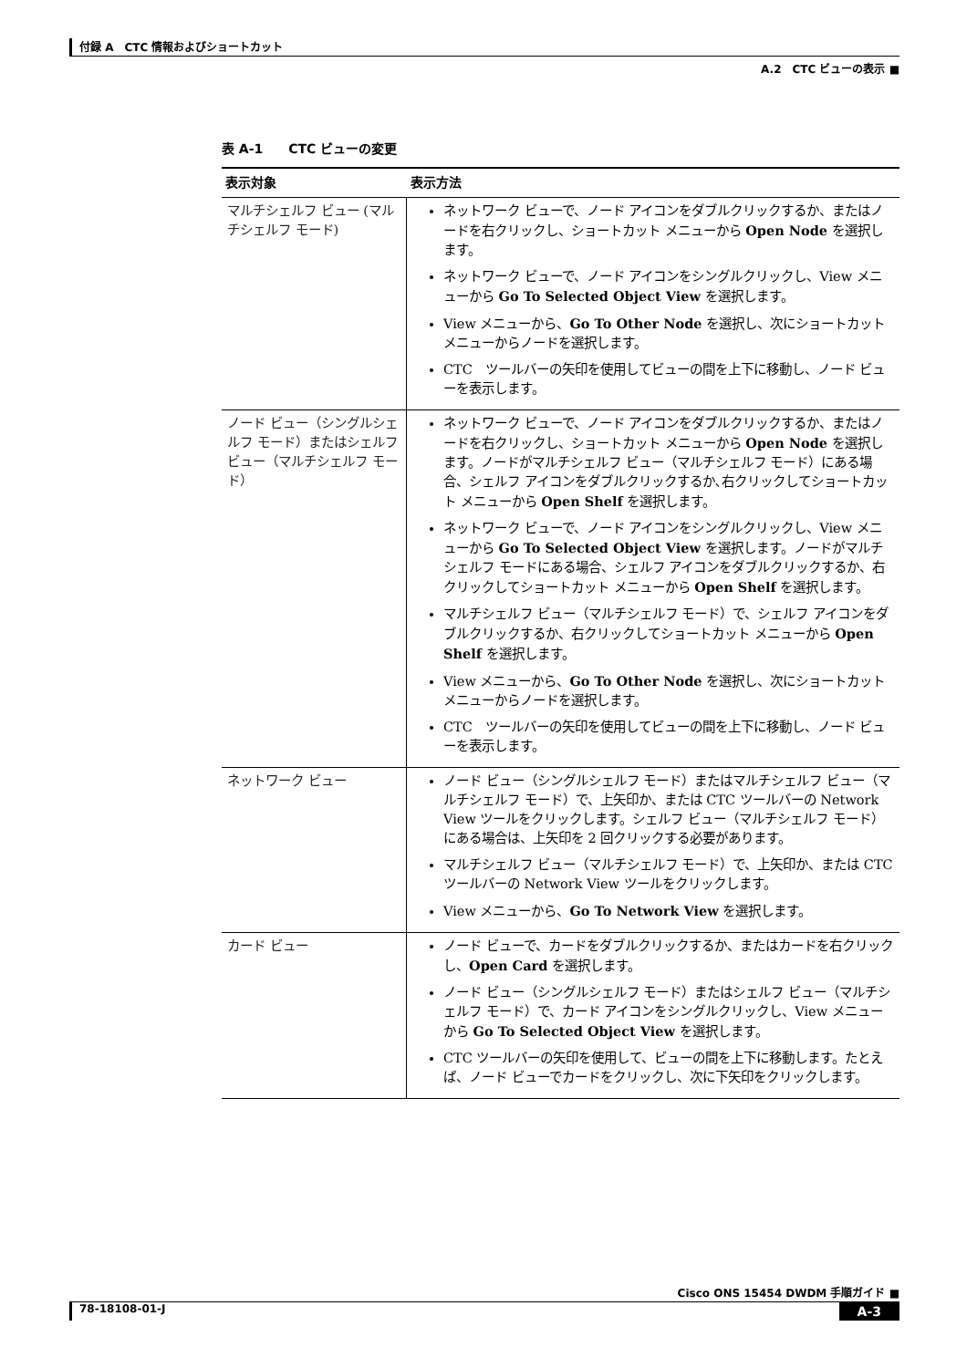付録 A　CTC 情報およびショートカット
A.2　CTC ビューの表示 ■
表 A-1　　CTC ビューの変更
| 表示対象 | 表示方法 |
| --- | --- |
| マルチシェルフ ビュー (マルチシェルフ モード) | ネットワーク ビューで、ノード アイコンをダブルクリックするか、またはノードを右クリックし、ショートカット メニューから Open Node を選択します。 ネットワーク ビューで、ノード アイコンをシングルクリックし、View メニューから Go To Selected Object View を選択します。 View メニューから、 Go To Other Node を選択し、次にショートカット メニューからノードを選択します。 CTC ツールバーの矢印を使用してビューの間を上下に移動し、ノード ビューを表示します。 |
| ノード ビュー（シングルシェルフ モード）またはシェルフ ビュー（マルチシェルフ モード） | ネットワーク ビューで、ノード アイコンをダブルクリックするか、またはノードを右クリックし、ショートカット メニューから Open Node を選択します。ノードがマルチシェルフ ビュー（マルチシェルフ モード）にある場合、シェルフ アイコンをダブルクリックするか､右クリックしてショートカット メニューから Open Shelf を選択します。 ネットワーク ビューで、ノード アイコンをシングルクリックし、View メニューから Go To Selected Object View を選択します。ノードがマルチシェルフ モードにある場合、シェルフ アイコンをダブルクリックするか、右クリックしてショートカット メニューから Open Shelf を選択します。 マルチシェルフ ビュー（マルチシェルフ モード）で、シェルフ アイコンをダブルクリックするか、右クリックしてショートカット メニューから Open Shelf を選択します。 View メニューから、 Go To Other Node を選択し、次にショートカット メニューからノードを選択します。 CTC ツールバーの矢印を使用してビューの間を上下に移動し、ノード ビューを表示します。 |
| ネットワーク ビュー | ノード ビュー（シングルシェルフ モード）またはマルチシェルフ ビュー（マルチシェルフ モード）で、上矢印か、または CTC ツールバーの Network View ツールをクリックします。シェルフ ビュー（マルチシェルフ モード）にある場合は、上矢印を 2 回クリックする必要があります。 マルチシェルフ ビュー（マルチシェルフ モード）で、上矢印か、または CTC ツールバーの Network View ツールをクリックします。 View メニューから、 Go To Network View を選択します。 |
| カード ビュー | ノード ビューで、カードをダブルクリックするか、またはカードを右クリックし、 Open Card を選択します。 ノード ビュー（シングルシェルフ モード）またはシェルフ ビュー（マルチシェルフ モード）で、カード アイコンをシングルクリックし、View メニューから Go To Selected Object View を選択します。 CTC ツールバーの矢印を使用して、ビューの間を上下に移動します。たとえば、ノード ビューでカードをクリックし、次に下矢印をクリックします。 |
Cisco ONS 15454 DWDM 手順ガイド ■
78-18108-01-J A-3